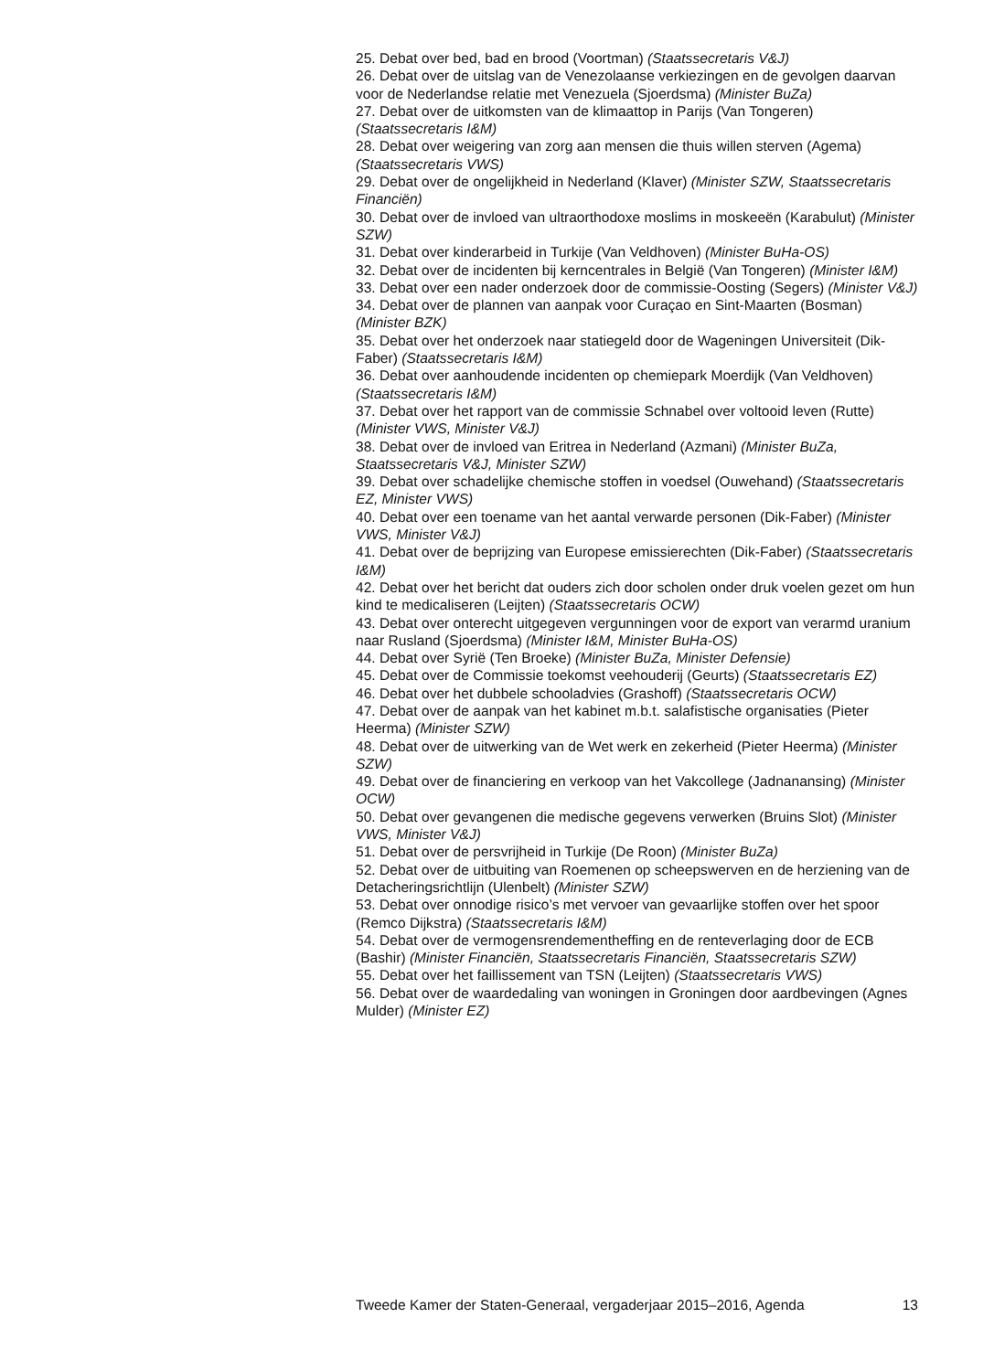25. Debat over bed, bad en brood (Voortman) (Staatssecretaris V&J)
26. Debat over de uitslag van de Venezolaanse verkiezingen en de gevolgen daarvan voor de Nederlandse relatie met Venezuela (Sjoerdsma) (Minister BuZa)
27. Debat over de uitkomsten van de klimaattop in Parijs (Van Tongeren) (Staatssecretaris I&M)
28. Debat over weigering van zorg aan mensen die thuis willen sterven (Agema) (Staatssecretaris VWS)
29. Debat over de ongelijkheid in Nederland (Klaver) (Minister SZW, Staatssecretaris Financiën)
30. Debat over de invloed van ultraorthodoxe moslims in moskeeën (Karabulut) (Minister SZW)
31. Debat over kinderarbeid in Turkije (Van Veldhoven) (Minister BuHa-OS)
32. Debat over de incidenten bij kerncentrales in België (Van Tongeren) (Minister I&M)
33. Debat over een nader onderzoek door de commissie-Oosting (Segers) (Minister V&J)
34. Debat over de plannen van aanpak voor Curaçao en Sint-Maarten (Bosman) (Minister BZK)
35. Debat over het onderzoek naar statiegeld door de Wageningen Universiteit (Dik-Faber) (Staatssecretaris I&M)
36. Debat over aanhoudende incidenten op chemiepark Moerdijk (Van Veldhoven) (Staatssecretaris I&M)
37. Debat over het rapport van de commissie Schnabel over voltooid leven (Rutte) (Minister VWS, Minister V&J)
38. Debat over de invloed van Eritrea in Nederland (Azmani) (Minister BuZa, Staatssecretaris V&J, Minister SZW)
39. Debat over schadelijke chemische stoffen in voedsel (Ouwehand) (Staatssecretaris EZ, Minister VWS)
40. Debat over een toename van het aantal verwarde personen (Dik-Faber) (Minister VWS, Minister V&J)
41. Debat over de beprijzing van Europese emissierechten (Dik-Faber) (Staatssecretaris I&M)
42. Debat over het bericht dat ouders zich door scholen onder druk voelen gezet om hun kind te medicaliseren (Leijten) (Staatssecretaris OCW)
43. Debat over onterecht uitgegeven vergunningen voor de export van verarmd uranium naar Rusland (Sjoerdsma) (Minister I&M, Minister BuHa-OS)
44. Debat over Syrië (Ten Broeke) (Minister BuZa, Minister Defensie)
45. Debat over de Commissie toekomst veehouderij (Geurts) (Staatssecretaris EZ)
46. Debat over het dubbele schooladvies (Grashoff) (Staatssecretaris OCW)
47. Debat over de aanpak van het kabinet m.b.t. salafistische organisaties (Pieter Heerma) (Minister SZW)
48. Debat over de uitwerking van de Wet werk en zekerheid (Pieter Heerma) (Minister SZW)
49. Debat over de financiering en verkoop van het Vakcollege (Jadnanansing) (Minister OCW)
50. Debat over gevangenen die medische gegevens verwerken (Bruins Slot) (Minister VWS, Minister V&J)
51. Debat over de persvrijheid in Turkije (De Roon) (Minister BuZa)
52. Debat over de uitbuiting van Roemenen op scheepswerven en de herziening van de Detacheringsrichtlijn (Ulenbelt) (Minister SZW)
53. Debat over onnodige risico’s met vervoer van gevaarlijke stoffen over het spoor (Remco Dijkstra) (Staatssecretaris I&M)
54. Debat over de vermogensrendementheffing en de renteverlaging door de ECB (Bashir) (Minister Financiën, Staatssecretaris Financiën, Staatssecretaris SZW)
55. Debat over het faillissement van TSN (Leijten) (Staatssecretaris VWS)
56. Debat over de waardedaling van woningen in Groningen door aardbevingen (Agnes Mulder) (Minister EZ)
Tweede Kamer der Staten-Generaal, vergaderjaar 2015–2016, Agenda 13